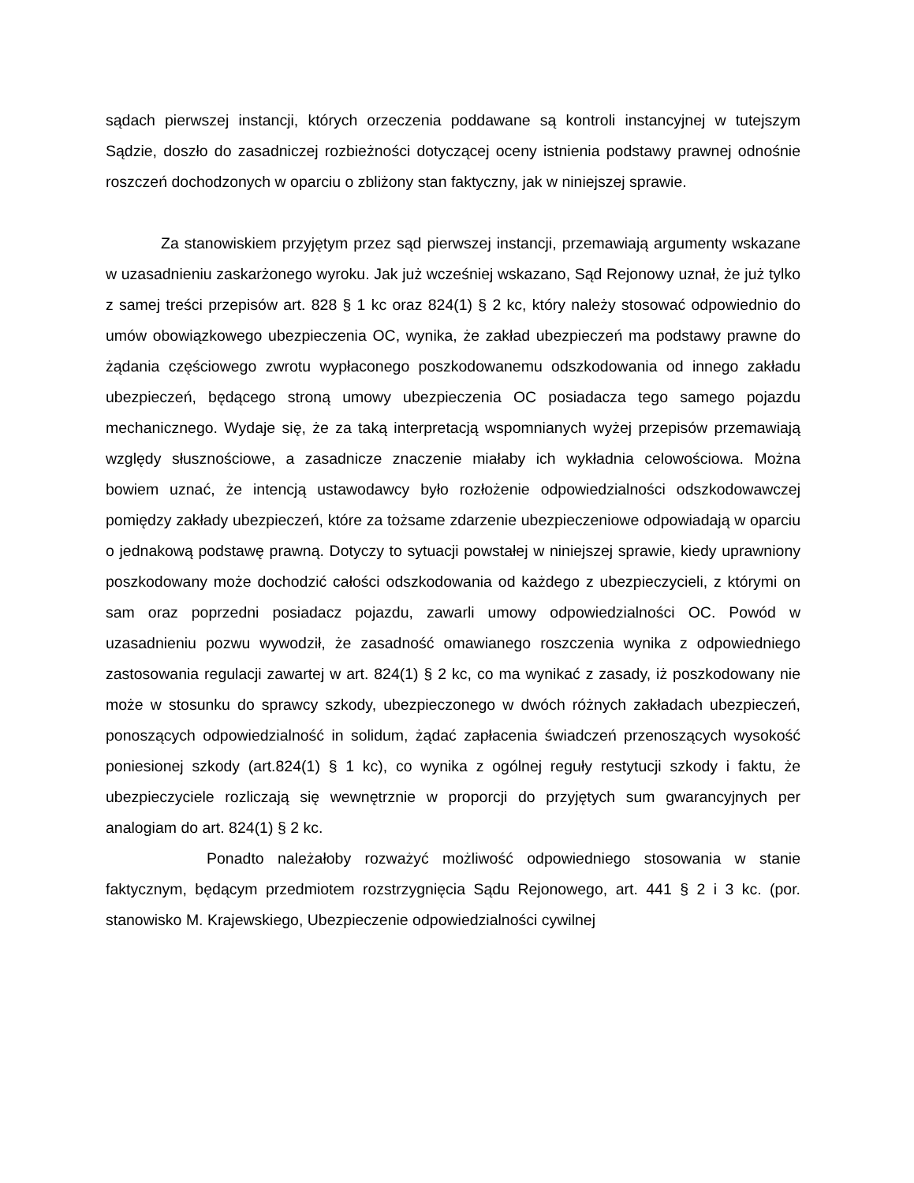sądach pierwszej instancji, których orzeczenia poddawane są kontroli instancyjnej w tutejszym Sądzie, doszło do zasadniczej rozbieżności dotyczącej oceny istnienia podstawy prawnej odnośnie roszczeń dochodzonych w oparciu o zbliżony stan faktyczny, jak w niniejszej sprawie.
Za stanowiskiem przyjętym przez sąd pierwszej instancji, przemawiają argumenty wskazane w uzasadnieniu zaskarżonego wyroku. Jak już wcześniej wskazano, Sąd Rejonowy uznał, że już tylko z samej treści przepisów art. 828 § 1 kc oraz 824(1) § 2 kc, który należy stosować odpowiednio do umów obowiązkowego ubezpieczenia OC, wynika, że zakład ubezpieczeń ma podstawy prawne do żądania częściowego zwrotu wypłaconego poszkodowanemu odszkodowania od innego zakładu ubezpieczeń, będącego stroną umowy ubezpieczenia OC posiadacza tego samego pojazdu mechanicznego. Wydaje się, że za taką interpretacją wspomnianych wyżej przepisów przemawiają względy słusznościowe, a zasadnicze znaczenie miałaby ich wykładnia celowościowa. Można bowiem uznać, że intencją ustawodawcy było rozłożenie odpowiedzialności odszkodowawczej pomiędzy zakłady ubezpieczeń, które za tożsame zdarzenie ubezpieczeniowe odpowiadają w oparciu o jednakową podstawę prawną. Dotyczy to sytuacji powstałej w niniejszej sprawie, kiedy uprawniony poszkodowany może dochodzić całości odszkodowania od każdego z ubezpieczycieli, z którymi on sam oraz poprzedni posiadacz pojazdu, zawarli umowy odpowiedzialności OC. Powód w uzasadnieniu pozwu wywodził, że zasadność omawianego roszczenia wynika z odpowiedniego zastosowania regulacji zawartej w art. 824(1) § 2 kc, co ma wynikać z zasady, iż poszkodowany nie może w stosunku do sprawcy szkody, ubezpieczonego w dwóch różnych zakładach ubezpieczeń, ponoszących odpowiedzialność in solidum, żądać zapłacenia świadczeń przenoszących wysokość poniesionej szkody (art.824(1) § 1 kc), co wynika z ogólnej reguły restytucji szkody i faktu, że ubezpieczyciele rozliczają się wewnętrznie w proporcji do przyjętych sum gwarancyjnych per analogiam do art. 824(1) § 2 kc.
Ponadto należałoby rozważyć możliwość odpowiedniego stosowania w stanie faktycznym, będącym przedmiotem rozstrzygnięcia Sądu Rejonowego, art. 441 § 2 i 3 kc. (por. stanowisko M. Krajewskiego, Ubezpieczenie odpowiedzialności cywilnej